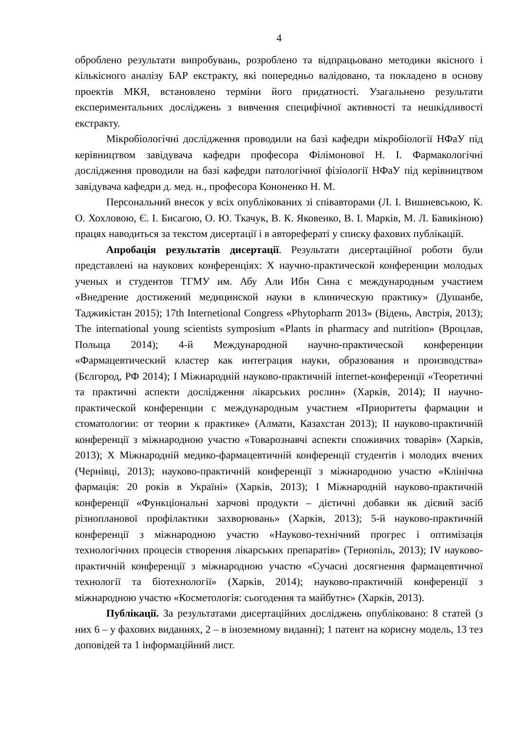4
оброблено результати випробувань, розроблено та відпрацьовано методики якісного і кількісного аналізу БАР екстракту, які попередньо валідовано, та покладено в основу проектів МКЯ, встановлено терміни його придатності. Узагальнено результати експериментальних досліджень з вивчення специфічної активності та нешкідливості екстракту.
Мікробіологічні дослідження проводили на базі кафедри мікробіології НФаУ під керівництвом завідувача кафедри професора Філімонової Н. І. Фармакологічні дослідження проводили на базі кафедри патологічної фізіології НФаУ під керівництвом завідувача кафедри д. мед. н., професора Кононенко Н. М.
Персональний внесок у всіх опублікованих зі співавторами (Л. І. Вишневською, К. О. Хохловою, Є. І. Бисагою, О. Ю. Ткачук, В. К. Яковенко, В. І. Марків, М. Л. Бавикіною) працях наводиться за текстом дисертації і в авторефераті у списку фахових публікацій.
Апробація результатів дисертації. Результати дисертаційної роботи були представлені на наукових конференціях: X научно-практической конференции молодых ученых и студентов ТГМУ им. Абу Али Ибн Сина с международным участием «Внедрение достижений медицинской науки в клиническую практику» (Душанбе, Таджикістан 2015); 17th Internetional Congress «Phytopharm 2013» (Відень, Австрія, 2013); The international young scientists symposium «Plants in pharmacy and nutrition» (Вроцлав, Польща 2014); 4-й Международной научно-практической конференции «Фармацевтический кластер как интеграция науки, образования и производства» (Бєлгород, РФ 2014); І Міжнародній науково-практичній internet-конференції «Теоретичні та практичні аспекти дослідження лікарських рослин» (Харків, 2014); II научно-практической конференции с международным участием «Приоритеты фармации и стоматологии: от теории к практике» (Алмати, Казахстан 2013); II науково-практичній конференції з міжнародною участю «Товарознавчі аспекти споживчих товарів» (Харків, 2013); X Міжнародній медико-фармацевтичній конференції студентів і молодих вчених (Чернівці, 2013); науково-практичній конференції з міжнародною участю «Клінічна фармація: 20 років в Україні» (Харків, 2013); I Міжнародній науково-практичній конференції «Функціональні харчові продукти – дієтичні добавки як дієвий засіб різнопланової профілактики захворювань» (Харків, 2013); 5-й науково-практичній конференції з міжнародною участю «Науково-технічний прогрес і оптимізація технологічних процесів створення лікарських препаратів» (Тернопіль, 2013); IV науково-практичній конференції з міжнародною участю «Сучасні досягнення фармацевтичної технології та біотехнології» (Харків, 2014); науково-практичній конференції з міжнародною участю «Косметологія: сьогодення та майбутнє» (Харків, 2013).
Публікації. За результатами дисертаційних досліджень опубліковано: 8 статей (з них 6 – у фахових виданнях, 2 – в іноземному виданні); 1 патент на корисну модель, 13 тез доповідей та 1 інформаційний лист.